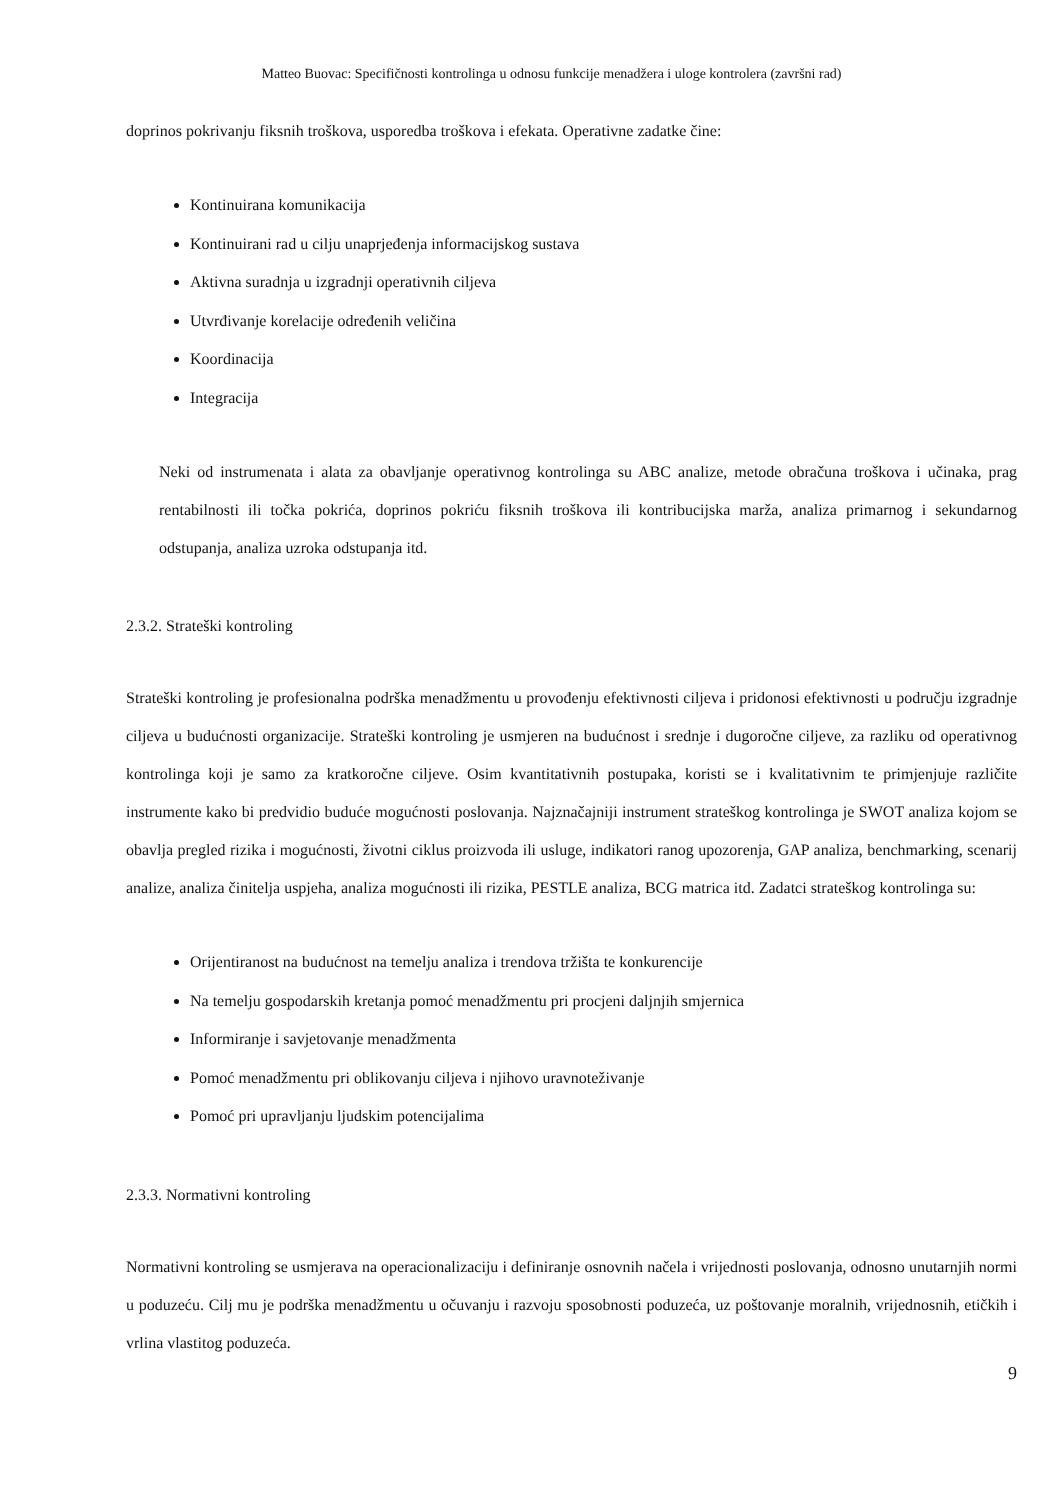Matteo Buovac: Specifičnosti kontrolinga u odnosu funkcije menadžera i uloge kontrolera (završni rad)
doprinos pokrivanju fiksnih troškova, usporedba troškova i efekata. Operativne zadatke čine:
Kontinuirana komunikacija
Kontinuirani rad u cilju unaprjeđenja informacijskog sustava
Aktivna suradnja u izgradnji operativnih ciljeva
Utvrđivanje korelacije određenih veličina
Koordinacija
Integracija
Neki od instrumenata i alata za obavljanje operativnog kontrolinga su ABC analize, metode obračuna troškova i učinaka, prag rentabilnosti ili točka pokrića, doprinos pokriću fiksnih troškova ili kontribucijska marža, analiza primarnog i sekundarnog odstupanja, analiza uzroka odstupanja itd.
2.3.2. Strateški kontroling
Strateški kontroling je profesionalna podrška menadžmentu u provođenju efektivnosti ciljeva i pridonosi efektivnosti u području izgradnje ciljeva u budućnosti organizacije. Strateški kontroling je usmjeren na budućnost i srednje i dugoročne ciljeve, za razliku od operativnog kontrolinga koji je samo za kratkoročne ciljeve. Osim kvantitativnih postupaka, koristi se i kvalitativnim te primjenjuje različite instrumente kako bi predvidio buduće mogućnosti poslovanja. Najznačajniji instrument strateškog kontrolinga je SWOT analiza kojom se obavlja pregled rizika i mogućnosti, životni ciklus proizvoda ili usluge, indikatori ranog upozorenja, GAP analiza, benchmarking, scenarij analize, analiza činitelja uspjeha, analiza mogućnosti ili rizika, PESTLE analiza, BCG matrica itd. Zadatci strateškog kontrolinga su:
Orijentiranost na budućnost na temelju analiza i trendova tržišta te konkurencije
Na temelju gospodarskih kretanja pomoć menadžmentu pri procjeni daljnjih smjernica
Informiranje i savjetovanje menadžmenta
Pomoć menadžmentu pri oblikovanju ciljeva i njihovo uravnoteživanje
Pomoć pri upravljanju ljudskim potencijalima
2.3.3. Normativni kontroling
Normativni kontroling se usmjerava na operacionalizaciju i definiranje osnovnih načela i vrijednosti poslovanja, odnosno unutarnjih normi u poduzeću. Cilj mu je podrška menadžmentu u očuvanju i razvoju sposobnosti poduzeća, uz poštovanje moralnih, vrijednosnih, etičkih i vrlina vlastitog poduzeća.
9